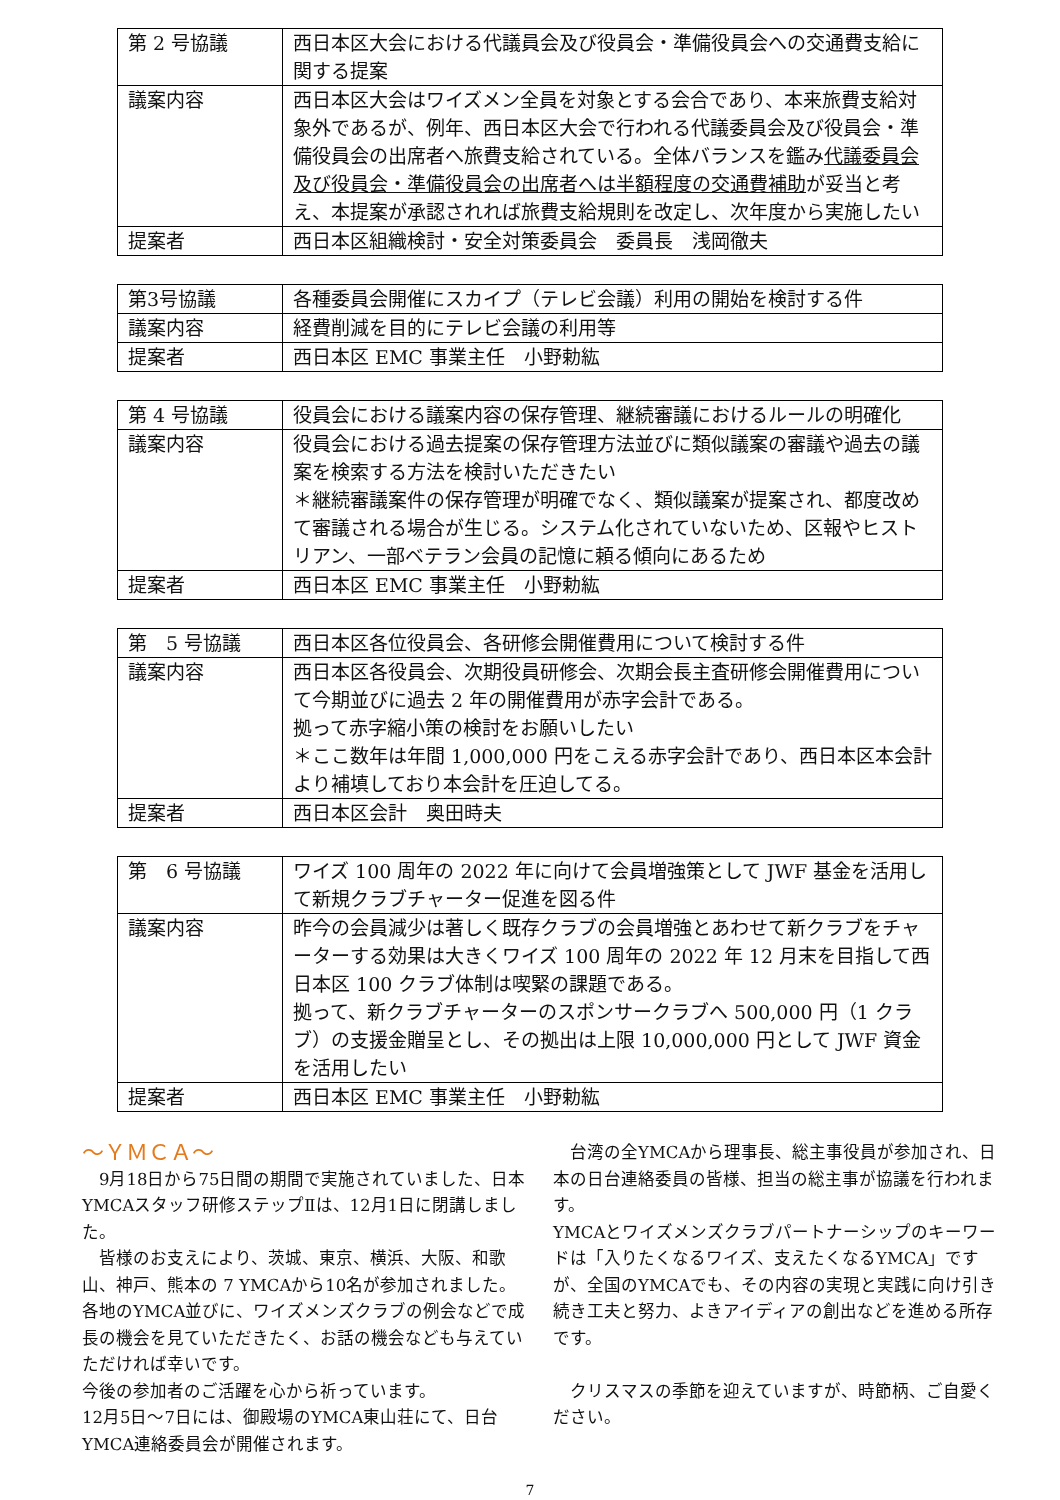| 第 2 号協議 | 西日本区大会における代議員会及び役員会・準備役員会への交通費支給に関する提案 |
| 議案内容 | 西日本区大会はワイズメン全員を対象とする会合であり、本来旅費支給対象外であるが、例年、西日本区大会で行われる代議委員会及び役員会・準備役員会の出席者へ旅費支給されている。全体バランスを鑑み 代議委員会及び役員会・準備役員会の出席者へは半額程度の交通費補助 が妥当と考え、本提案が承認されれば旅費支給規則を改定し、次年度から実施したい |
| 提案者 | 西日本区組織検討・安全対策委員会 委員長 浅岡徹夫 |
| 第3号協議 | 各種委員会開催にスカイプ（テレビ会議）利用の開始を検討する件 |
| 議案内容 | 経費削減を目的にテレビ会議の利用等 |
| 提案者 | 西日本区 EMC 事業主任 小野勅紘 |
| 第 4 号協議 | 役員会における議案内容の保存管理、継続審議におけるルールの明確化 |
| 議案内容 | 役員会における過去提案の保存管理方法並びに類似議案の審議や過去の議案を検索する方法を検討いただきたい ＊継続審議案件の保存管理が明確でなく、類似議案が提案され、都度改めて審議される場合が生じる。システム化されていないため、区報やヒストリアン、一部ベテラン会員の記憶に頼る傾向にあるため |
| 提案者 | 西日本区 EMC 事業主任 小野勅紘 |
| 第 5 号協議 | 西日本区各位役員会、各研修会開催費用について検討する件 |
| 議案内容 | 西日本区各役員会、次期役員研修会、次期会長主査研修会開催費用について今期並びに過去 2 年の開催費用が赤字会計である。 拠って赤字縮小策の検討をお願いしたい ＊ここ数年は年間 1,000,000 円をこえる赤字会計であり、西日本区本会計より補填しており本会計を圧迫してる。 |
| 提案者 | 西日本区会計 奥田時夫 |
| 第 6 号協議 | ワイズ 100 周年の 2022 年に向けて会員増強策として JWF 基金を活用して新規クラブチャーター促進を図る件 |
| 議案内容 | 昨今の会員減少は著しく既存クラブの会員増強とあわせて新クラブをチャーターする効果は大きくワイズ 100 周年の 2022 年 12 月末を目指して西日本区 100 クラブ体制は喫緊の課題である。 拠って、新クラブチャーターのスポンサークラブへ 500,000 円（1 クラブ）の支援金贈呈とし、その拠出は上限 10,000,000 円として JWF 資金を活用したい |
| 提案者 | 西日本区 EMC 事業主任 小野勅紘 |
～ＹＭＣＡ～
　9月18日から75日間の期間で実施されていました、日本YMCAスタッフ研修ステップⅡは、12月1日に閉講しました。
　皆様のお支えにより、茨城、東京、横浜、大阪、和歌山、神戸、熊本の 7 YMCAから10名が参加されました。
各地のYMCA並びに、ワイズメンズクラブの例会などで成長の機会を見ていただきたく、お話の機会なども与えていただければ幸いです。
今後の参加者のご活躍を心から祈っています。
12月5日～7日には、御殿場のYMCA東山荘にて、日台YMCA連絡委員会が開催されます。
　台湾の全YMCAから理事長、総主事役員が参加され、日本の日台連絡委員の皆様、担当の総主事が協議を行われます。
YMCAとワイズメンズクラブパートナーシップのキーワードは「入りたくなるワイズ、支えたくなるYMCA」ですが、全国のYMCAでも、その内容の実現と実践に向け引き続き工夫と努力、よきアイディアの創出などを進める所存です。
　クリスマスの季節を迎えていますが、時節柄、ご自愛ください。
7